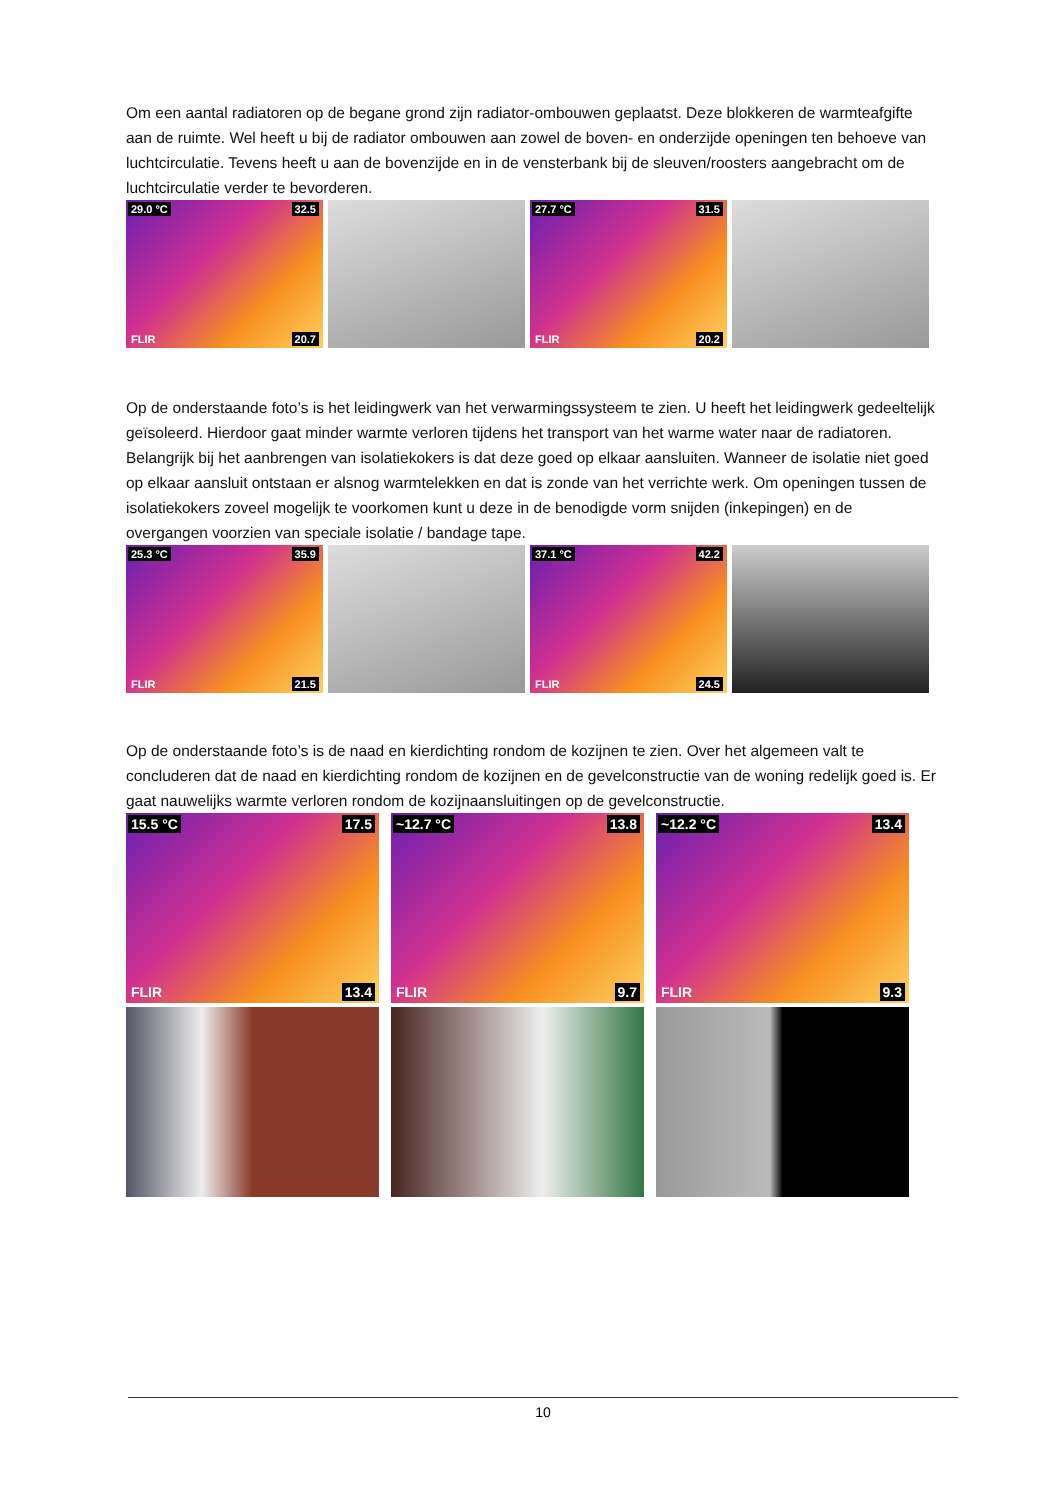Om een aantal radiatoren op de begane grond zijn radiator-ombouwen geplaatst. Deze blokkeren de warmteafgifte aan de ruimte. Wel heeft u bij de radiator ombouwen aan zowel de boven- en onderzijde openingen ten behoeve van luchtcirculatie. Tevens heeft u aan de bovenzijde en in de vensterbank bij de sleuven/roosters aangebracht om de luchtcirculatie verder te bevorderen.
29.0 °C 32.5
20.7 FLIR
27.7 °C 31.5
20.2 FLIR
Op de onderstaande foto’s is het leidingwerk van het verwarmingssysteem te zien. U heeft het leidingwerk gedeeltelijk geïsoleerd. Hierdoor gaat minder warmte verloren tijdens het transport van het warme water naar de radiatoren. Belangrijk bij het aanbrengen van isolatiekokers is dat deze goed op elkaar aansluiten. Wanneer de isolatie niet goed op elkaar aansluit ontstaan er alsnog warmtelekken en dat is zonde van het verrichte werk. Om openingen tussen de isolatiekokers zoveel mogelijk te voorkomen kunt u deze in de benodigde vorm snijden (inkepingen) en de overgangen voorzien van speciale isolatie / bandage tape.
25.3 °C 35.9
21.5 FLIR
37.1 °C 42.2
24.5 FLIR
Op de onderstaande foto’s is de naad en kierdichting rondom de kozijnen te zien. Over het algemeen valt te concluderen dat de naad en kierdichting rondom de kozijnen en de gevelconstructie van de woning redelijk goed is. Er gaat nauwelijks warmte verloren rondom de kozijnaansluitingen op de gevelconstructie.
15.5 °C 17.5
13.4 FLIR
~12.7 °C 13.8
9.7 FLIR
~12.2 °C 13.4
9.3 FLIR
10